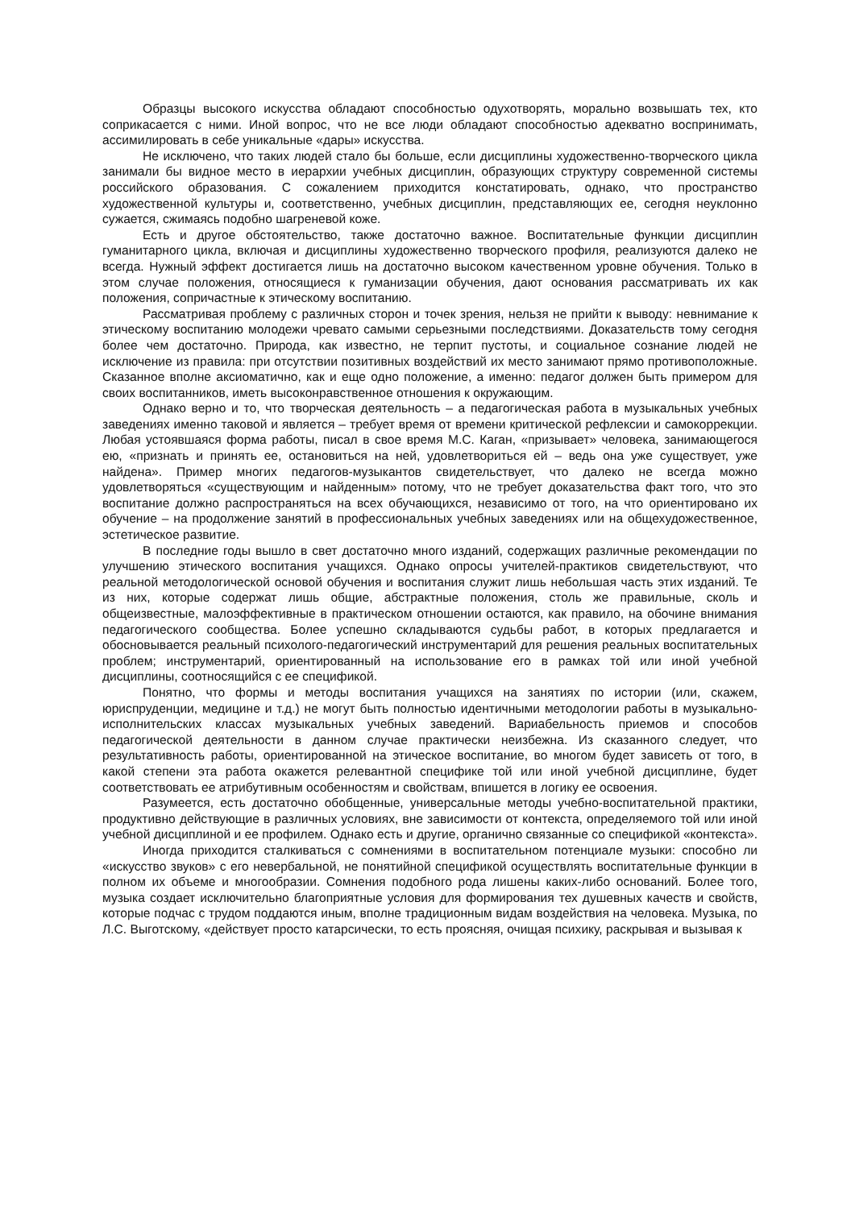Образцы высокого искусства обладают способностью одухотворять, морально возвышать тех, кто соприкасается с ними. Иной вопрос, что не все люди обладают способностью адекват­но воспринимать, ассимилировать в себе уникальные «дары» искусства.
Не исключено, что таких людей стало бы больше, если дисциплины художественно-творческого цикла занимали бы видное место в иерархии учебных дисциплин, образующих структуру современной системы российского образования. С сожалением приходится констати­ровать, однако, что пространство художественной культуры и, соответственно, учебных дисци­плин, представляющих ее, сегодня неуклонно сужается, сжимаясь подобно шагреневой коже.
Есть и другое обстоятельство, также достаточно важное. Воспитательные функции дисци­плин гуманитарного цикла, включая и дисциплины художественно творческого профиля, реали­зуются далеко не всегда. Нужный эффект достигается лишь на достаточно высоком качествен­ном уровне обучения. Только в этом случае положения, относящиеся к гуманизации обучения, дают основания рассматривать их как положения, сопричастные к этическому воспитанию.
Рассматривая проблему с различных сторон и точек зрения, нельзя не прийти к выводу: невнимание к этическому воспитанию молодежи чревато самыми серьезными последствиями. Доказательств тому сегодня более чем достаточно. Природа, как известно, не терпит пустоты, и социальное сознание людей не исключение из правила: при отсутствии позитивных воздей­ствий их место занимают прямо противоположные. Сказанное вполне аксиоматично, как и еще одно положение, а именно: педагог должен быть примером для своих воспитанников, иметь высоконравственное отношения к окружающим.
Однако верно и то, что творческая деятельность – а педагогическая работа в музыкаль­ных учебных заведениях именно таковой и является – требует время от времени критической рефлексии и самокоррекции. Любая устоявшаяся форма работы, писал в свое время М.С. Ка­ган, «призывает» человека, занимающегося ею, «признать и принять ее, остановиться на ней, удовлетвориться ей – ведь она уже существует, уже найдена». Пример многих педагогов-музыкантов свидетельствует, что далеко не всегда можно удовлетворяться «существующим и найденным» потому, что не требует доказательства факт того, что это воспитание должно рас­пространяться на всех обучающихся, независимо от того, на что ориентировано их обучение – на продолжение занятий в профессиональных учебных заведениях или на общехудожествен­ное, эстетическое развитие.
В последние годы вышло в свет достаточно много изданий, содержащих различные ре­комендации по улучшению этического воспитания учащихся. Однако опросы учителей-практиков свидетельствуют, что реальной методологической основой обучения и воспитания служит лишь небольшая часть этих изданий. Те из них, которые содержат лишь общие, аб­страктные положения, столь же правильные, сколь и общеизвестные, малоэффективные в практическом отношении остаются, как правило, на обочине внимания педагогического сооб­щества. Более успешно складываются судьбы работ, в которых предлагается и обосновывает­ся реальный психолого-педагогический инструментарий для решения реальных воспитатель­ных проблем; инструментарий, ориентированный на использование его в рамках той или иной учебной дисциплины, соотносящийся с ее спецификой.
Понятно, что формы и методы воспитания учащихся на занятиях по истории (или, скажем, юриспруденции, медицине и т.д.) не могут быть полностью идентичными методологии работы в музыкально-исполнительских классах музыкальных учебных заведений. Вариабельность прие­мов и способов педагогической деятельности в данном случае практически неизбежна. Из ска­занного следует, что результативность работы, ориентированной на этическое воспитание, во многом будет зависеть от того, в какой степени эта работа окажется релевантной специфике той или иной учебной дисциплине, будет соответствовать ее атрибутивным особенностям и свойствам, впишется в логику ее освоения.
Разумеется, есть достаточно обобщенные, универсальные методы учебно-воспитательной практики, продуктивно действующие в различных условиях, вне зависимости от контекста, определяемого той или иной учебной дисциплиной и ее профилем. Однако есть и другие, органично связанные со спецификой «контекста».
Иногда приходится сталкиваться с сомнениями в воспитательном потенциале музыки: способно ли «искусство звуков» с его невербальной, не понятийной спецификой осуществлять воспитательные функции в полном их объеме и многообразии. Сомнения подобного рода ли­шены каких-либо оснований. Более того, музыка создает исключительно благоприятные усло­вия для формирования тех душевных качеств и свойств, которые подчас с трудом поддаются иным, вполне традиционным видам воздействия на человека. Музыка, по Л.С. Выготскому, «действует просто катарсически, то есть проясняя, очищая психику, раскрывая и вызывая к